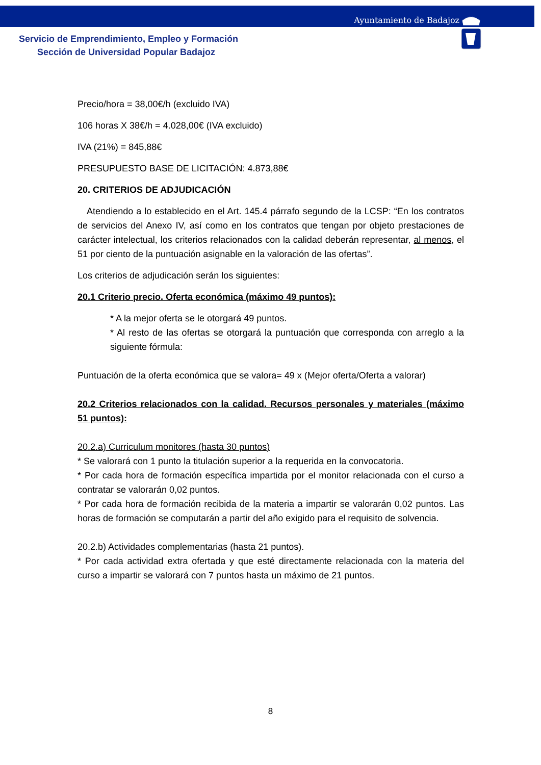Ayuntamiento de Badajoz
Servicio de Emprendimiento, Empleo y Formación
Sección de Universidad Popular Badajoz
Precio/hora = 38,00€/h (excluido IVA)
106 horas X 38€/h = 4.028,00€ (IVA excluido)
IVA (21%) = 845,88€
PRESUPUESTO BASE DE LICITACIÓN: 4.873,88€
20. CRITERIOS DE ADJUDICACIÓN
Atendiendo a lo establecido en el Art. 145.4 párrafo segundo de la LCSP: “En los contratos de servicios del Anexo IV, así como en los contratos que tengan por objeto prestaciones de carácter intelectual, los criterios relacionados con la calidad deberán representar, al menos, el 51 por ciento de la puntuación asignable en la valoración de las ofertas”.
Los criterios de adjudicación serán los siguientes:
20.1 Criterio precio. Oferta económica (máximo 49 puntos):
* A la mejor oferta se le otorgará 49 puntos.
* Al resto de las ofertas se otorgará la puntuación que corresponda con arreglo a la siguiente fórmula:
Puntuación de la oferta económica que se valora= 49 x (Mejor oferta/Oferta a valorar)
20.2 Criterios relacionados con la calidad. Recursos personales y materiales (máximo 51 puntos):
20.2.a) Curriculum monitores (hasta 30 puntos)
* Se valorará con 1 punto la titulación superior a la requerida en la convocatoria.
* Por cada hora de formación específica impartida por el monitor relacionada con el curso a contratar se valorarán 0,02 puntos.
* Por cada hora de formación recibida de la materia a impartir se valorarán 0,02 puntos. Las horas de formación se computarán a partir del año exigido para el requisito de solvencia.
20.2.b) Actividades complementarias (hasta 21 puntos).
* Por cada actividad extra ofertada y que esté directamente relacionada con la materia del curso a impartir se valorará con 7 puntos hasta un máximo de 21 puntos.
8